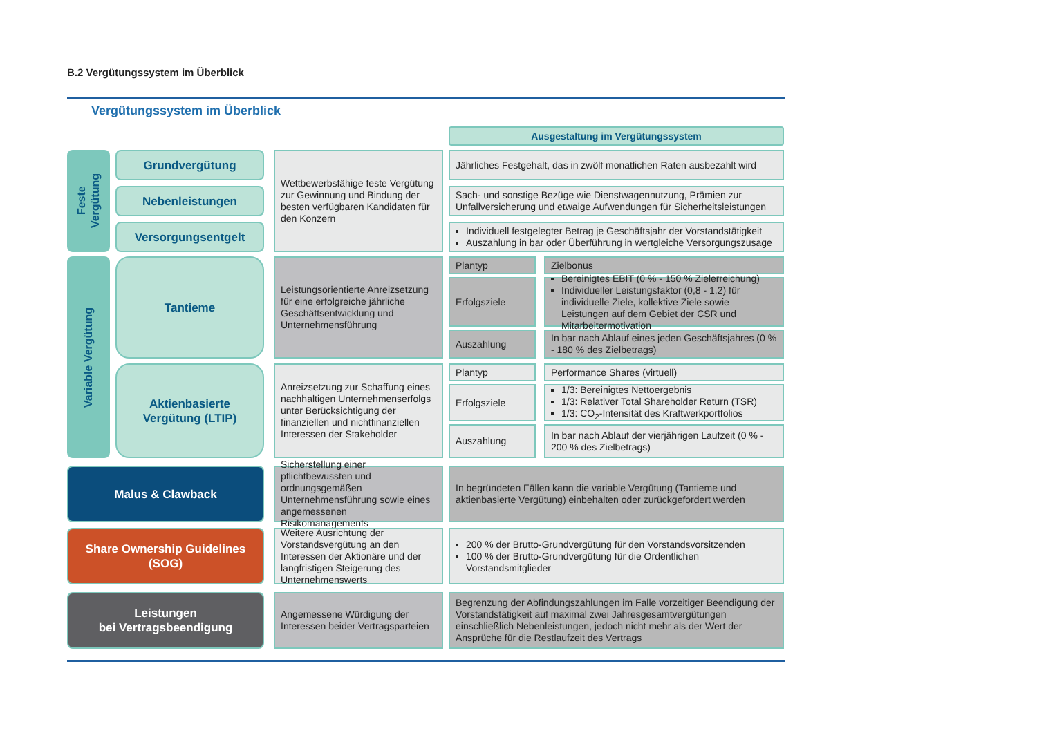B.2 Vergütungssystem im Überblick
Vergütungssystem im Überblick
Ausgestaltung im Vergütungssystem
Feste
Vergütung
Grundvergütung
Nebenleistungen
Versorgungsentgelt
Wettbewerbsfähige feste Vergütung zur Gewinnung und Bindung der besten verfügbaren Kandidaten für den Konzern
Jährliches Festgehalt, das in zwölf monatlichen Raten ausbezahlt wird
Sach- und sonstige Bezüge wie Dienstwagennutzung, Prämien zur Unfallversicherung und etwaige Aufwendungen für Sicherheitsleistungen
Individuell festgelegter Betrag je Geschäftsjahr der Vorstandstätigkeit
Auszahlung in bar oder Überführung in wertgleiche Versorgungszusage
Variable Vergütung
Tantieme
Leistungsorientierte Anreizsetzung für eine erfolgreiche jährliche Geschäftsentwicklung und Unternehmensführung
Plantyp
Zielbonus
Erfolgsziele
Bereinigtes EBIT (0 % - 150 % Zielerreichung)
Individueller Leistungsfaktor (0,8 - 1,2) für individuelle Ziele, kollektive Ziele sowie Leistungen auf dem Gebiet der CSR und Mitarbeitermotivation
Auszahlung
In bar nach Ablauf eines jeden Geschäftsjahres (0 % - 180 % des Zielbetrags)
Aktienbasierte
Vergütung (LTIP)
Anreizsetzung zur Schaffung eines nachhaltigen Unternehmenserfolgs unter Berücksichtigung der finanziellen und nichtfinanziellen Interessen der Stakeholder
Plantyp
Performance Shares (virtuell)
Erfolgsziele
1/3: Bereinigtes Nettoergebnis
1/3: Relativer Total Shareholder Return (TSR)
1/3: CO<sub>2</sub>-Intensität des Kraftwerkportfolios
Auszahlung
In bar nach Ablauf der vierjährigen Laufzeit (0 % - 200 % des Zielbetrags)
Malus & Clawback
Sicherstellung einer pflichtbewussten und ordnungsgemäßen Unternehmensführung sowie eines angemessenen Risikomanagements
In begründeten Fällen kann die variable Vergütung (Tantieme und aktienbasierte Vergütung) einbehalten oder zurückgefordert werden
Share Ownership Guidelines
(SOG)
Weitere Ausrichtung der Vorstandsvergütung an den Interessen der Aktionäre und der langfristigen Steigerung des Unternehmenswerts
200 % der Brutto-Grundvergütung für den Vorstandsvorsitzenden
100 % der Brutto-Grundvergütung für die Ordentlichen Vorstandsmitglieder
Leistungen
bei Vertragsbeendigung
Angemessene Würdigung der Interessen beider Vertragsparteien
Begrenzung der Abfindungszahlungen im Falle vorzeitiger Beendigung der Vorstandstätigkeit auf maximal zwei Jahresgesamtvergütungen einschließlich Nebenleistungen, jedoch nicht mehr als der Wert der Ansprüche für die Restlaufzeit des Vertrags